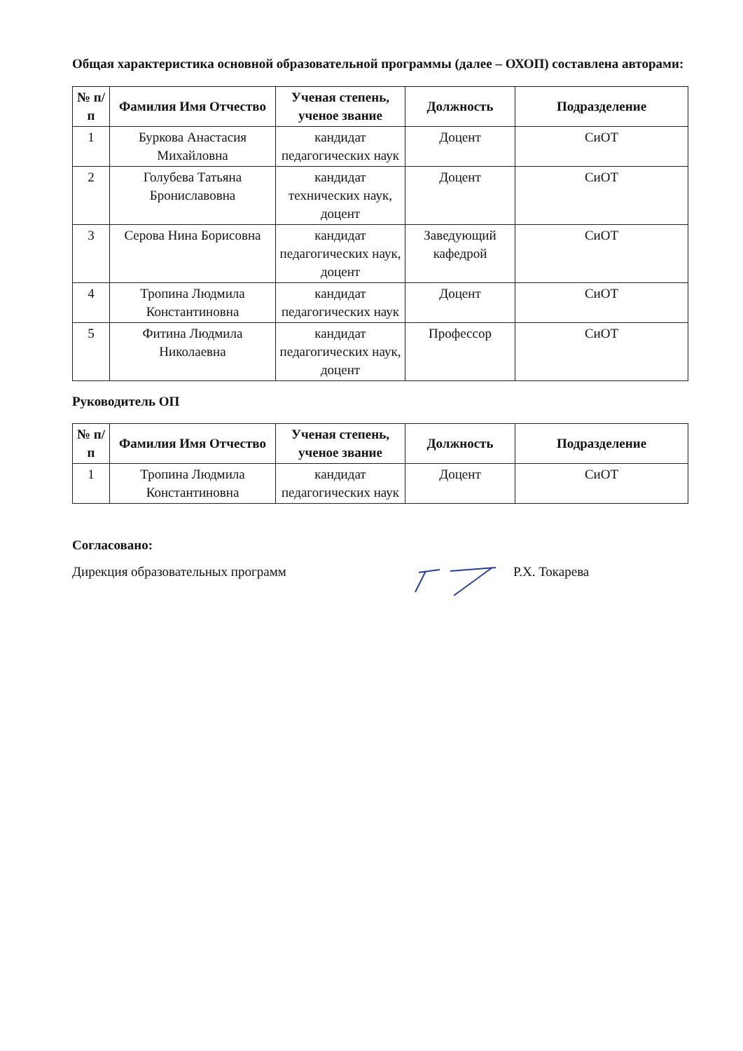Общая характеристика основной образовательной программы (далее – ОХОП) составлена авторами:
| № п/п | Фамилия Имя Отчество | Ученая степень, ученое звание | Должность | Подразделение |
| --- | --- | --- | --- | --- |
| 1 | Буркова Анастасия Михайловна | кандидат педагогических наук | Доцент | СиОТ |
| 2 | Голубева Татьяна Брониславовна | кандидат технических наук, доцент | Доцент | СиОТ |
| 3 | Серова Нина Борисовна | кандидат педагогических наук, доцент | Заведующий кафедрой | СиОТ |
| 4 | Тропина Людмила Константиновна | кандидат педагогических наук | Доцент | СиОТ |
| 5 | Фитина Людмила Николаевна | кандидат педагогических наук, доцент | Профессор | СиОТ |
Руководитель ОП
| № п/п | Фамилия Имя Отчество | Ученая степень, ученое звание | Должность | Подразделение |
| --- | --- | --- | --- | --- |
| 1 | Тропина Людмила Константиновна | кандидат педагогических наук | Доцент | СиОТ |
Согласовано:
Дирекция образовательных программ Р.Х. Токарева